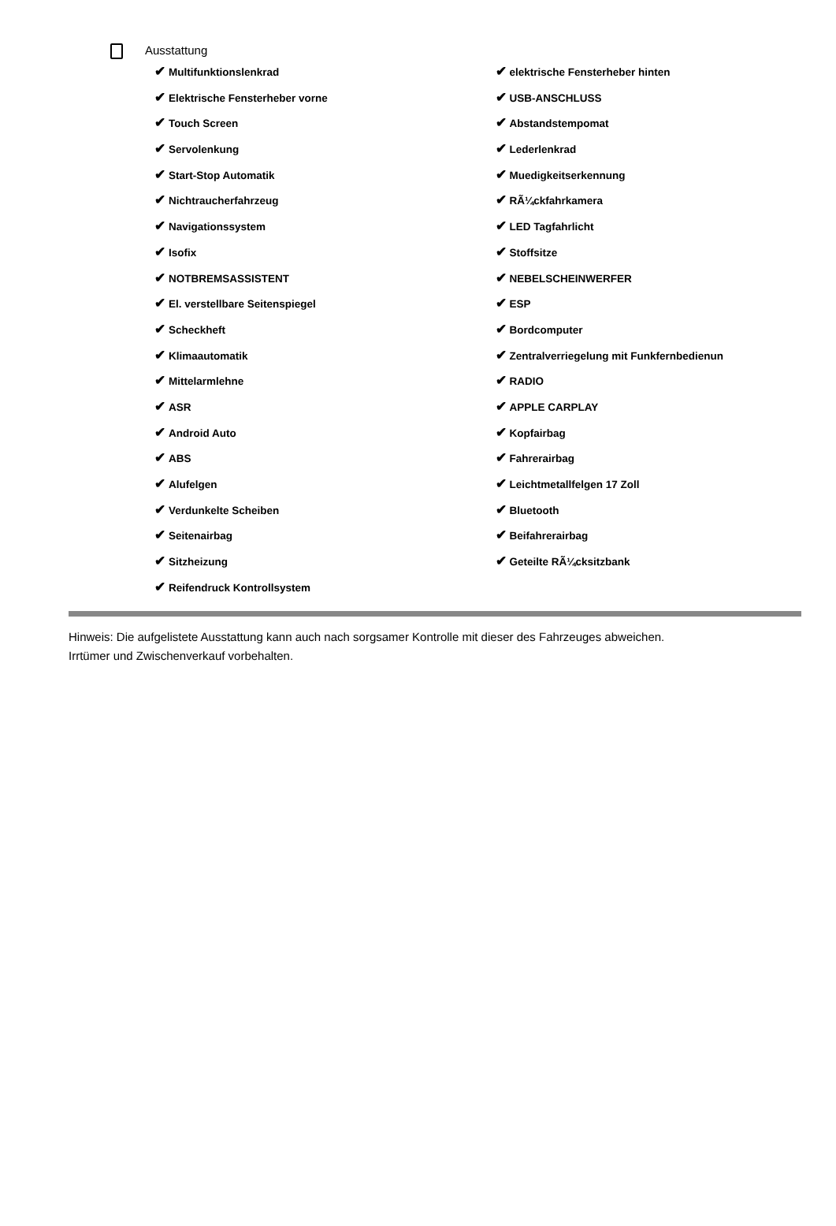Ausstattung
✔ Multifunktionslenkrad
✔ Elektrische Fensterheber vorne
✔ Touch Screen
✔ Servolenkung
✔ Start-Stop Automatik
✔ Nichtraucherfahrzeug
✔ Navigationssystem
✔ Isofix
✔ NOTBREMSASSISTENT
✔ El. verstellbare Seitenspiegel
✔ Scheckheft
✔ Klimaautomatik
✔ Mittelarmlehne
✔ ASR
✔ Android Auto
✔ ABS
✔ Alufelgen
✔ Verdunkelte Scheiben
✔ Seitenairbag
✔ Sitzheizung
✔ Reifendruck Kontrollsystem
✔ elektrische Fensterheber hinten
✔ USB-ANSCHLUSS
✔ Abstandstempomat
✔ Lederlenkrad
✔ Muedigkeitserkennung
✔ RÃ¼ckfahrkamera
✔ LED Tagfahrlicht
✔ Stoffsitze
✔ NEBELSCHEINWERFER
✔ ESP
✔ Bordcomputer
✔ Zentralverriegelung mit Funkfernbedienun
✔ RADIO
✔ APPLE CARPLAY
✔ Kopfairbag
✔ Fahrerairbag
✔ Leichtmetallfelgen 17 Zoll
✔ Bluetooth
✔ Beifahrerairbag
✔ Geteilte RÃ¼cksitzbank
Hinweis: Die aufgelistete Ausstattung kann auch nach sorgsamer Kontrolle mit dieser des Fahrzeuges abweichen. Irrtümer und Zwischenverkauf vorbehalten.